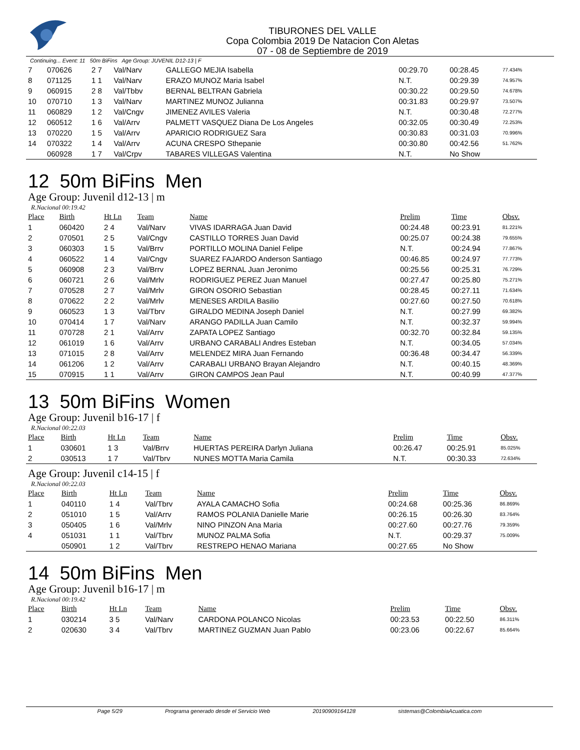TIBURONES DEL VALLE
Copa Colombia 2019 De Natacion Con Aletas
07 - 08 de Septiembre de 2019
Continuing... Event: 11 50m BiFins Age Group: JUVENIL D12-13 | F
| 7 | 070626 | 2 7 | Val/Narv | GALLEGO MEJIA Isabella | 00:29.70 | 00:28.45 | 77.434% |
| 8 | 071125 | 1 1 | Val/Narv | ERAZO MUNOZ Maria Isabel | N.T. | 00:29.39 | 74.957% |
| 9 | 060915 | 2 8 | Val/Tbbv | BERNAL BELTRAN Gabriela | 00:30.22 | 00:29.50 | 74.678% |
| 10 | 070710 | 1 3 | Val/Narv | MARTINEZ MUNOZ Julianna | 00:31.83 | 00:29.97 | 73.507% |
| 11 | 060829 | 1 2 | Val/Cngv | JIMENEZ AVILES Valeria | N.T. | 00:30.48 | 72.277% |
| 12 | 060512 | 1 6 | Val/Arrv | PALMETT VASQUEZ Diana De Los Angeles | 00:32.05 | 00:30.49 | 72.253% |
| 13 | 070220 | 1 5 | Val/Arrv | APARICIO RODRIGUEZ Sara | 00:30.83 | 00:31.03 | 70.996% |
| 14 | 070322 | 1 4 | Val/Arrv | ACUNA CRESPO Sthepanie | 00:30.80 | 00:42.56 | 51.762% |
| | 060928 | 1 7 | Val/Crpv | TABARES VILLEGAS Valentina | N.T. | No Show | |
12 50m BiFins Men
Age Group: Juvenil d12-13 | m
R.Nacional 00:19.42
| Place | Birth | Ht Ln | Team | Name | Prelim | Time | Obsv. |
| --- | --- | --- | --- | --- | --- | --- | --- |
| 1 | 060420 | 2 4 | Val/Narv | VIVAS IDARRAGA Juan David | 00:24.48 | 00:23.91 | 81.221% |
| 2 | 070501 | 2 5 | Val/Cngv | CASTILLO TORRES Juan David | 00:25.07 | 00:24.38 | 79.655% |
| 3 | 060303 | 1 5 | Val/Brrv | PORTILLO MOLINA Daniel Felipe | N.T. | 00:24.94 | 77.867% |
| 4 | 060522 | 1 4 | Val/Cngv | SUAREZ FAJARDO Anderson Santiago | 00:46.85 | 00:24.97 | 77.773% |
| 5 | 060908 | 2 3 | Val/Brrv | LOPEZ BERNAL Juan Jeronimo | 00:25.56 | 00:25.31 | 76.729% |
| 6 | 060721 | 2 6 | Val/Mrlv | RODRIGUEZ PEREZ Juan Manuel | 00:27.47 | 00:25.80 | 75.271% |
| 7 | 070528 | 2 7 | Val/Mrlv | GIRON OSORIO Sebastian | 00:28.45 | 00:27.11 | 71.634% |
| 8 | 070622 | 2 2 | Val/Mrlv | MENESES ARDILA Basilio | 00:27.60 | 00:27.50 | 70.618% |
| 9 | 060523 | 1 3 | Val/Tbrv | GIRALDO MEDINA Joseph Daniel | N.T. | 00:27.99 | 69.382% |
| 10 | 070414 | 1 7 | Val/Narv | ARANGO PADILLA Juan Camilo | N.T. | 00:32.37 | 59.994% |
| 11 | 070728 | 2 1 | Val/Arrv | ZAPATA LOPEZ Santiago | 00:32.70 | 00:32.84 | 59.135% |
| 12 | 061019 | 1 6 | Val/Arrv | URBANO CARABALI Andres Esteban | N.T. | 00:34.05 | 57.034% |
| 13 | 071015 | 2 8 | Val/Arrv | MELENDEZ MIRA Juan Fernando | 00:36.48 | 00:34.47 | 56.339% |
| 14 | 061206 | 1 2 | Val/Arrv | CARABALI URBANO Brayan Alejandro | N.T. | 00:40.15 | 48.369% |
| 15 | 070915 | 1 1 | Val/Arrv | GIRON CAMPOS Jean Paul | N.T. | 00:40.99 | 47.377% |
13 50m BiFins Women
Age Group: Juvenil b16-17 | f
R.Nacional 00:22.03
| Place | Birth | Ht Ln | Team | Name | Prelim | Time | Obsv. |
| --- | --- | --- | --- | --- | --- | --- | --- |
| 1 | 030601 | 1 3 | Val/Brrv | HUERTAS PEREIRA Darlyn Juliana | 00:26.47 | 00:25.91 | 85.025% |
| 2 | 030513 | 1 7 | Val/Tbrv | NUNES MOTTA Maria Camila | N.T. | 00:30.33 | 72.634% |
Age Group: Juvenil c14-15 | f
R.Nacional 00:22.03
| Place | Birth | Ht Ln | Team | Name | Prelim | Time | Obsv. |
| --- | --- | --- | --- | --- | --- | --- | --- |
| 1 | 040110 | 1 4 | Val/Tbrv | AYALA CAMACHO Sofia | 00:24.68 | 00:25.36 | 86.869% |
| 2 | 051010 | 1 5 | Val/Arrv | RAMOS POLANIA Danielle Marie | 00:26.15 | 00:26.30 | 83.764% |
| 3 | 050405 | 1 6 | Val/Mrlv | NINO PINZON Ana Maria | 00:27.60 | 00:27.76 | 79.359% |
| 4 | 051031 | 1 1 | Val/Tbrv | MUNOZ PALMA Sofia | N.T. | 00:29.37 | 75.009% |
| | 050901 | 1 2 | Val/Tbrv | RESTREPO HENAO Mariana | 00:27.65 | No Show | |
14 50m BiFins Men
Age Group: Juvenil b16-17 | m
R.Nacional 00:19.42
| Place | Birth | Ht Ln | Team | Name | Prelim | Time | Obsv. |
| --- | --- | --- | --- | --- | --- | --- | --- |
| 1 | 030214 | 3 5 | Val/Narv | CARDONA POLANCO Nicolas | 00:23.53 | 00:22.50 | 86.311% |
| 2 | 020630 | 3 4 | Val/Tbrv | MARTINEZ GUZMAN Juan Pablo | 00:23.06 | 00:22.67 | 85.664% |
Page 5/29 Programa generado desde el Servicio Web 20190909164128 sistemas@ColombiaAcuatica.com